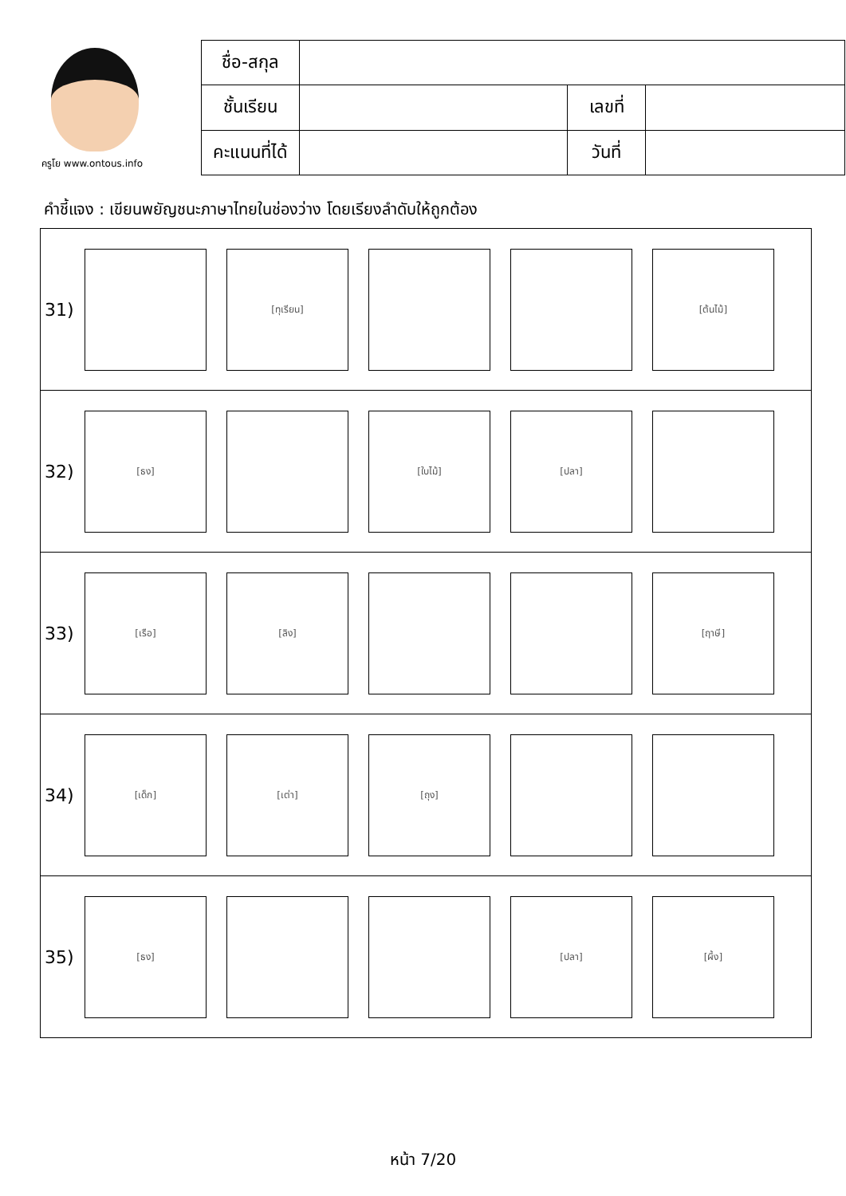ครูโย www.ontous.info
| ชื่อ-สกุล | | | |
| ชั้นเรียน | | เลขที่ | |
| คะแนนที่ได้ | | วันที่ | |
คำชี้แจง : เขียนพยัญชนะภาษาไทยในช่องว่าง โดยเรียงลำดับให้ถูกต้อง
31)
[ทุเรียน] [ต้นไม้]
32)
[ธง] [ใบไม้] [ปลา]
33)
[เรือ] [ลิง] [ฤาษี]
34)
[เด็ก] [เต่า] [ถุง]
35)
[ธง] [ปลา] [ผึ้ง]
หน้า 7/20